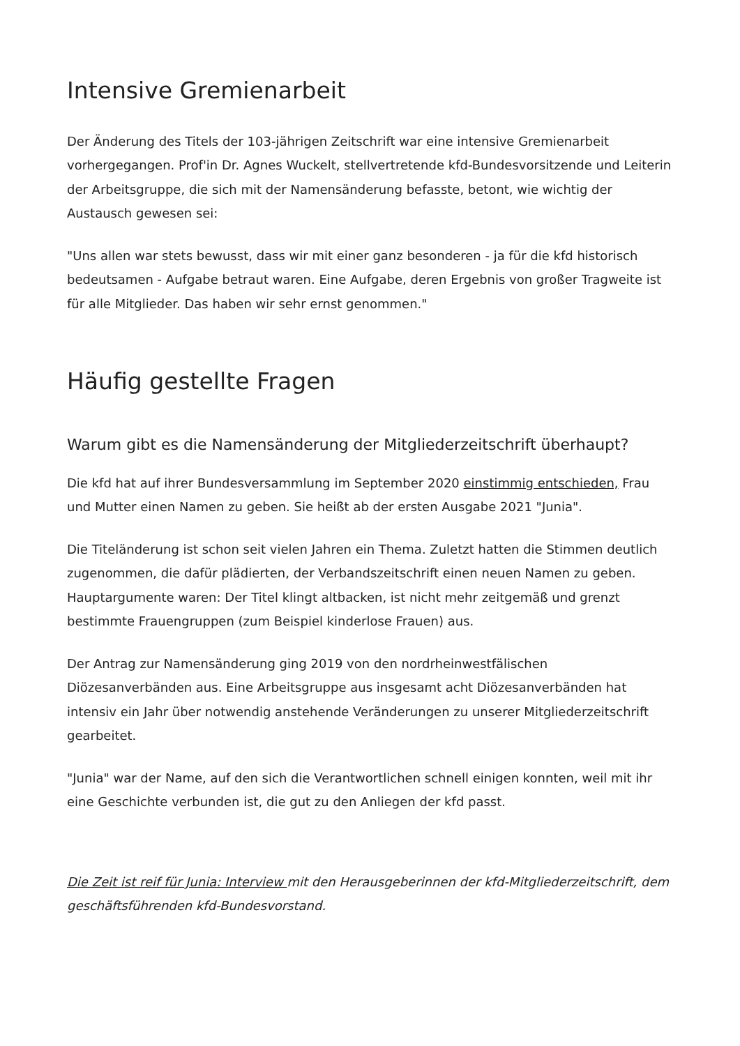Intensive Gremienarbeit
Der Änderung des Titels der 103-jährigen Zeitschrift war eine intensive Gremienarbeit vorhergegangen. Prof'in Dr. Agnes Wuckelt, stellvertretende kfd-Bundesvorsitzende und Leiterin der Arbeitsgruppe, die sich mit der Namensänderung befasste, betont, wie wichtig der Austausch gewesen sei:
"Uns allen war stets bewusst, dass wir mit einer ganz besonderen - ja für die kfd historisch bedeutsamen - Aufgabe betraut waren. Eine Aufgabe, deren Ergebnis von großer Tragweite ist für alle Mitglieder. Das haben wir sehr ernst genommen."
Häufig gestellte Fragen
Warum gibt es die Namensänderung der Mitgliederzeitschrift überhaupt?
Die kfd hat auf ihrer Bundesversammlung im September 2020 einstimmig entschieden, Frau und Mutter einen Namen zu geben. Sie heißt ab der ersten Ausgabe 2021 "Junia".
Die Titeländerung ist schon seit vielen Jahren ein Thema. Zuletzt hatten die Stimmen deutlich zugenommen, die dafür plädierten, der Verbandszeitschrift einen neuen Namen zu geben. Hauptargumente waren: Der Titel klingt altbacken, ist nicht mehr zeitgemäß und grenzt bestimmte Frauengruppen (zum Beispiel kinderlose Frauen) aus.
Der Antrag zur Namensänderung ging 2019 von den nordrheinwestfälischen Diözesanverbänden aus. Eine Arbeitsgruppe aus insgesamt acht Diözesanverbänden hat intensiv ein Jahr über notwendig anstehende Veränderungen zu unserer Mitgliederzeitschrift gearbeitet.
"Junia" war der Name, auf den sich die Verantwortlichen schnell einigen konnten, weil mit ihr eine Geschichte verbunden ist, die gut zu den Anliegen der kfd passt.
Die Zeit ist reif für Junia: Interview mit den Herausgeberinnen der kfd-Mitgliederzeitschrift, dem geschäftsführenden kfd-Bundesvorstand.